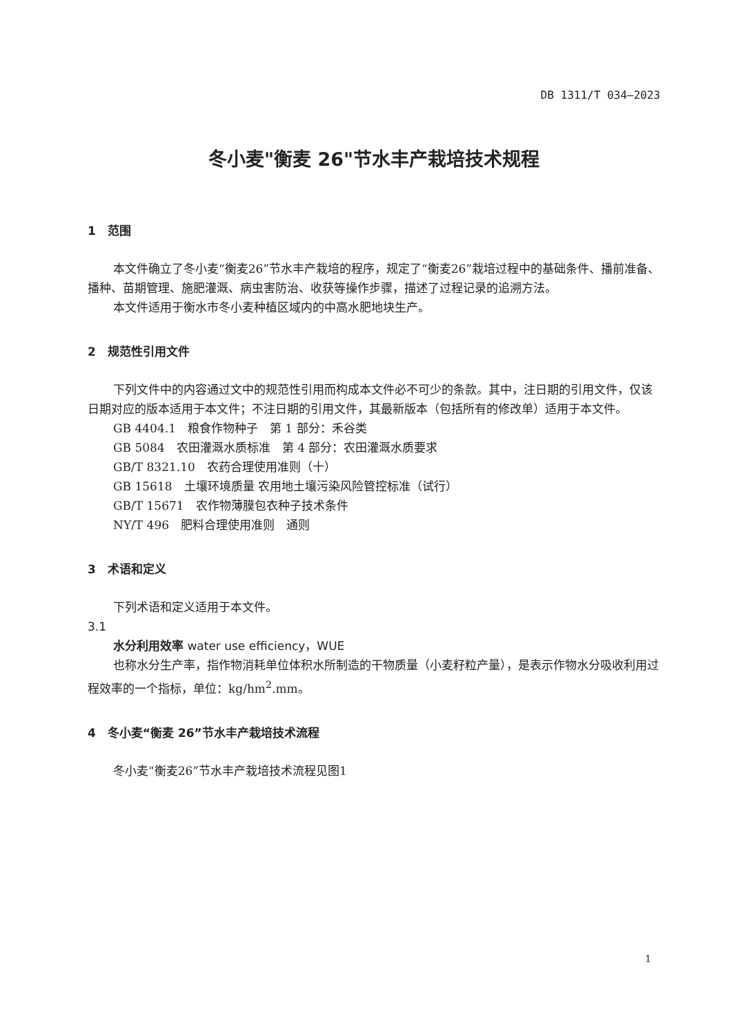DB 1311/T 034—2023
冬小麦"衡麦 26"节水丰产栽培技术规程
1　范围
本文件确立了冬小麦“衡麦26”节水丰产栽培的程序，规定了“衡麦26”栽培过程中的基础条件、播前准备、播种、苗期管理、施肥灌溉、病虫害防治、收获等操作步骤，描述了过程记录的追溯方法。
本文件适用于衡水市冬小麦种植区域内的中高水肥地块生产。
2　规范性引用文件
下列文件中的内容通过文中的规范性引用而构成本文件必不可少的条款。其中，注日期的引用文件，仅该日期对应的版本适用于本文件；不注日期的引用文件，其最新版本（包括所有的修改单）适用于本文件。
GB 4404.1　粮食作物种子　第 1 部分：禾谷类
GB 5084　农田灌溉水质标准　第 4 部分：农田灌溉水质要求
GB/T 8321.10　农药合理使用准则（十）
GB 15618　土壤环境质量 农用地土壤污染风险管控标准（试行）
GB/T 15671　农作物薄膜包衣种子技术条件
NY/T 496　肥料合理使用准则　通则
3　术语和定义
下列术语和定义适用于本文件。
3.1
水分利用效率 water use efficiency，WUE
也称水分生产率，指作物消耗单位体积水所制造的干物质量（小麦籽粒产量），是表示作物水分吸收利用过程效率的一个指标，单位：kg/hm<sup>2</sup>.mm。
4　冬小麦“衡麦 26”节水丰产栽培技术流程
冬小麦“衡麦26”节水丰产栽培技术流程见图1
1